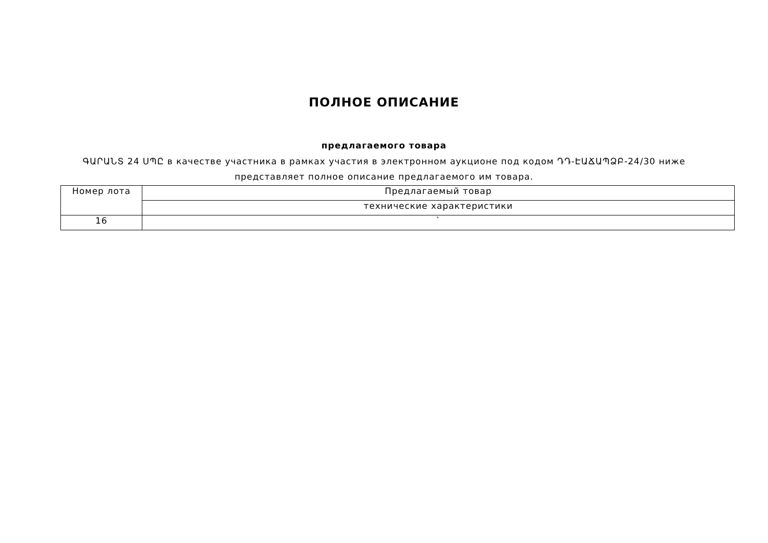ПОЛНОЕ ОПИСАНИЕ
предлагаемого товара
ԳԱՐԱՆՏ 24 ՍՊԸ в качестве участника в рамках участия в электронном аукционе под кодом ԴԴ-ԷԱՃԱՊՁԲ-24/30 ниже
представляет полное описание предлагаемого им товара.
| Номер лота | Предлагаемый товар |
| --- | --- |
| | технические характеристики |
| 16 | ` |